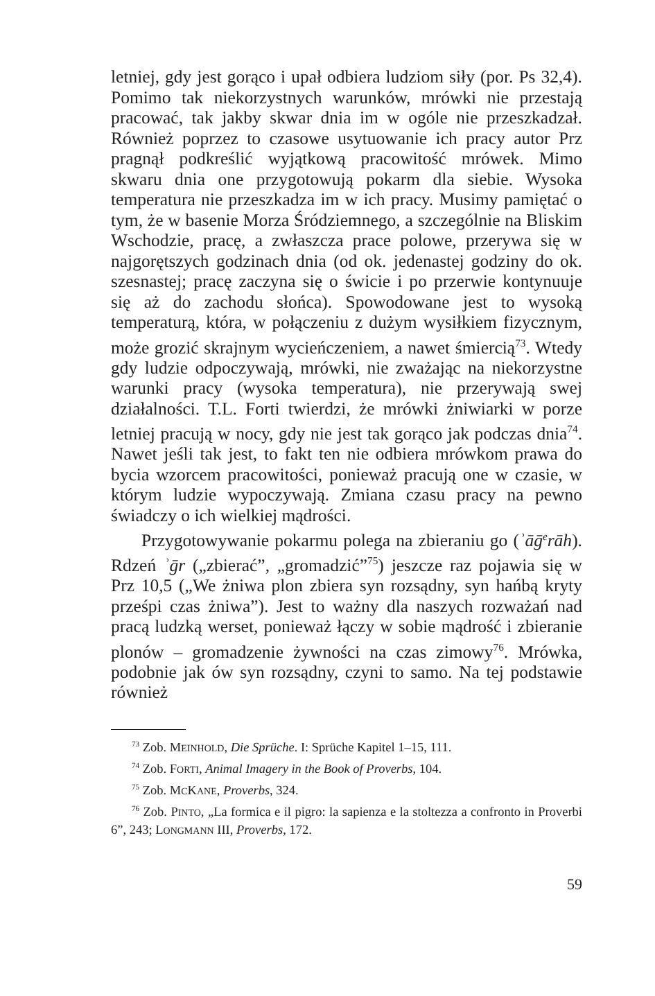letniej, gdy jest gorąco i upał odbiera ludziom siły (por. Ps 32,4). Pomimo tak niekorzystnych warunków, mrówki nie przestają pracować, tak jakby skwar dnia im w ogóle nie przeszkadzał. Również poprzez to czasowe usytuowanie ich pracy autor Prz pragnął podkreślić wyjątkową pracowitość mrówek. Mimo skwaru dnia one przygotowują pokarm dla siebie. Wysoka temperatura nie przeszkadza im w ich pracy. Musimy pamiętać o tym, że w basenie Morza Śródziemnego, a szczególnie na Bliskim Wschodzie, pracę, a zwłaszcza prace polowe, przerywa się w najgorętszych godzinach dnia (od ok. jedenastej godziny do ok. szesnastej; pracę zaczyna się o świcie i po przerwie kontynuuje się aż do zachodu słońca). Spowodowane jest to wysoką temperaturą, która, w połączeniu z dużym wysiłkiem fizycznym, może grozić skrajnym wycieńczeniem, a nawet śmiercią<sup>73</sup>. Wtedy gdy ludzie odpoczywają, mrówki, nie zważając na niekorzystne warunki pracy (wysoka temperatura), nie przerywają swej działalności. T.L. Forti twierdzi, że mrówki żniwiarki w porze letniej pracują w nocy, gdy nie jest tak gorąco jak podczas dnia<sup>74</sup>. Nawet jeśli tak jest, to fakt ten nie odbiera mrówkom prawa do bycia wzorcem pracowitości, ponieważ pracują one w czasie, w którym ludzie wypoczywają. Zmiana czasu pracy na pewno świadczy o ich wielkiej mądrości.
Przygotowywanie pokarmu polega na zbieraniu go (ʾāḡ<sup>e</sup>rāh). Rdzeń ʾḡr („zbierać”, „gromadzić”<sup>75</sup>) jeszcze raz pojawia się w Prz 10,5 („We żniwa plon zbiera syn rozsądny, syn hańbą kryty prześpi czas żniwa”). Jest to ważny dla naszych rozważań nad pracą ludzką werset, ponieważ łączy w sobie mądrość i zbieranie plonów – gromadzenie żywności na czas zimowy<sup>76</sup>. Mrówka, podobnie jak ów syn rozsądny, czyni to samo. Na tej podstawie również
<sup>73</sup> Zob. MEINHOLD, Die Sprüche. I: Sprüche Kapitel 1–15, 111.
<sup>74</sup> Zob. FORTI, Animal Imagery in the Book of Proverbs, 104.
<sup>75</sup> Zob. MCKANE, Proverbs, 324.
<sup>76</sup> Zob. PINTO, „La formica e il pigro: la sapienza e la stoltezza a confronto in Proverbi 6”, 243; LONGMANN III, Proverbs, 172.
59